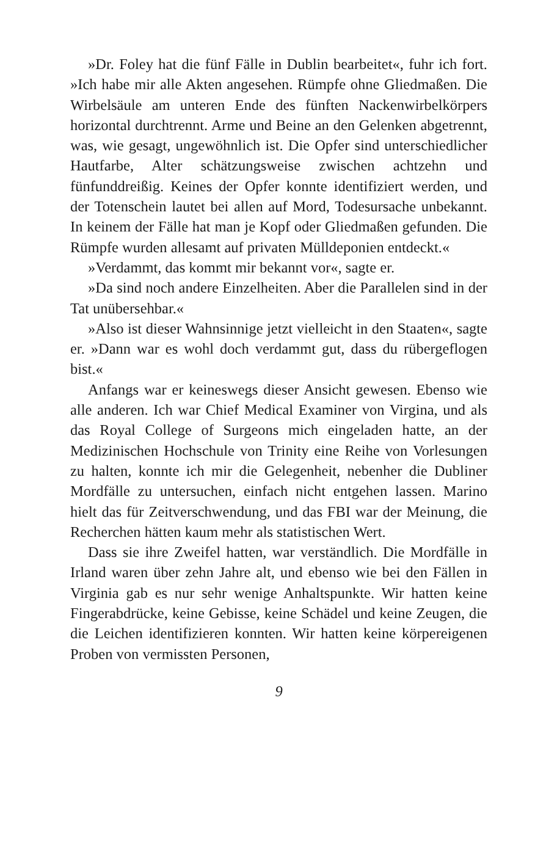»Dr. Foley hat die fünf Fälle in Dublin bearbeitet«, fuhr ich fort. »Ich habe mir alle Akten angesehen. Rümpfe ohne Gliedmaßen. Die Wirbelsäule am unteren Ende des fünften Nackenwirbelkörpers horizontal durchtrennt. Arme und Beine an den Gelenken abgetrennt, was, wie gesagt, ungewöhnlich ist. Die Opfer sind unterschiedlicher Hautfarbe, Alter schätzungsweise zwischen achtzehn und fünfunddreißig. Keines der Opfer konnte identifiziert werden, und der Totenschein lautet bei allen auf Mord, Todesursache unbekannt. In keinem der Fälle hat man je Kopf oder Gliedmaßen gefunden. Die Rümpfe wurden allesamt auf privaten Mülldeponien entdeckt.«
»Verdammt, das kommt mir bekannt vor«, sagte er.
»Da sind noch andere Einzelheiten. Aber die Parallelen sind in der Tat unübersehbar.«
»Also ist dieser Wahnsinnige jetzt vielleicht in den Staaten«, sagte er. »Dann war es wohl doch verdammt gut, dass du rübergeflogen bist.«
Anfangs war er keineswegs dieser Ansicht gewesen. Ebenso wie alle anderen. Ich war Chief Medical Examiner von Virgina, und als das Royal College of Surgeons mich eingeladen hatte, an der Medizinischen Hochschule von Trinity eine Reihe von Vorlesungen zu halten, konnte ich mir die Gelegenheit, nebenher die Dubliner Mordfälle zu untersuchen, einfach nicht entgehen lassen. Marino hielt das für Zeitverschwendung, und das FBI war der Meinung, die Recherchen hätten kaum mehr als statistischen Wert.
Dass sie ihre Zweifel hatten, war verständlich. Die Mordfälle in Irland waren über zehn Jahre alt, und ebenso wie bei den Fällen in Virginia gab es nur sehr wenige Anhaltspunkte. Wir hatten keine Fingerabdrücke, keine Gebisse, keine Schädel und keine Zeugen, die die Leichen identifizieren konnten. Wir hatten keine körpereigenen Proben von vermissten Personen,
9